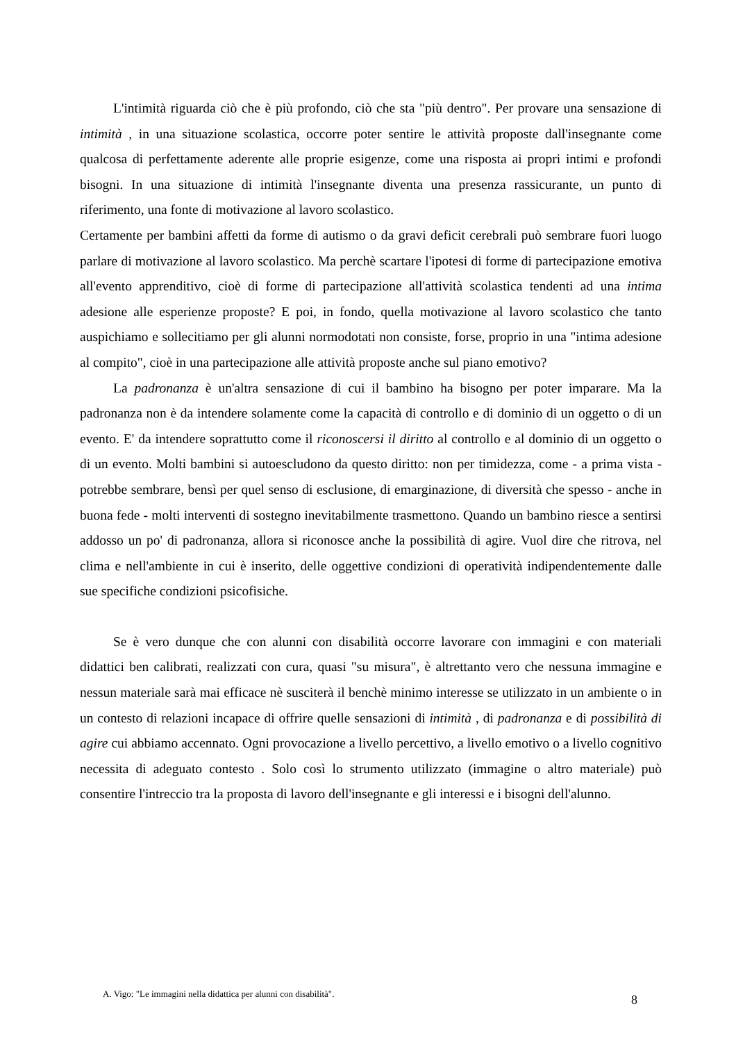L'intimità riguarda ciò che è più profondo, ciò che sta "più dentro". Per provare una sensazione di intimità , in una situazione scolastica, occorre poter sentire le attività proposte dall'insegnante come qualcosa di perfettamente aderente alle proprie esigenze, come una risposta ai propri intimi e profondi bisogni. In una situazione di intimità l'insegnante diventa una presenza rassicurante, un punto di riferimento, una fonte di motivazione al lavoro scolastico.
Certamente per bambini affetti da forme di autismo o da gravi deficit cerebrali può sembrare fuori luogo parlare di motivazione al lavoro scolastico. Ma perchè scartare l'ipotesi di forme di partecipazione emotiva all'evento apprenditivo, cioè di forme di partecipazione all'attività scolastica tendenti ad una intima adesione alle esperienze proposte? E poi, in fondo, quella motivazione al lavoro scolastico che tanto auspichiamo e sollecitiamo per gli alunni normodotati non consiste, forse, proprio in una "intima adesione al compito", cioè in una partecipazione alle attività proposte anche sul piano emotivo?
La padronanza è un'altra sensazione di cui il bambino ha bisogno per poter imparare. Ma la padronanza non è da intendere solamente come la capacità di controllo e di dominio di un oggetto o di un evento. E' da intendere soprattutto come il riconoscersi il diritto al controllo e al dominio di un oggetto o di un evento. Molti bambini si autoescludono da questo diritto: non per timidezza, come - a prima vista - potrebbe sembrare, bensì per quel senso di esclusione, di emarginazione, di diversità che spesso - anche in buona fede - molti interventi di sostegno inevitabilmente trasmettono. Quando un bambino riesce a sentirsi addosso un po' di padronanza, allora si riconosce anche la possibilità di agire. Vuol dire che ritrova, nel clima e nell'ambiente in cui è inserito, delle oggettive condizioni di operatività indipendentemente dalle sue specifiche condizioni psicofisiche.
Se è vero dunque che con alunni con disabilità occorre lavorare con immagini e con materiali didattici ben calibrati, realizzati con cura, quasi "su misura", è altrettanto vero che nessuna immagine e nessun materiale sarà mai efficace nè susciterà il benchè minimo interesse se utilizzato in un ambiente o in un contesto di relazioni incapace di offrire quelle sensazioni di intimità , di padronanza e di possibilità di agire cui abbiamo accennato. Ogni provocazione a livello percettivo, a livello emotivo o a livello cognitivo necessita di adeguato contesto . Solo così lo strumento utilizzato (immagine o altro materiale) può consentire l'intreccio tra la proposta di lavoro dell'insegnante e gli interessi e i bisogni dell'alunno.
A. Vigo: "Le immagini nella didattica per alunni con disabilità". 8